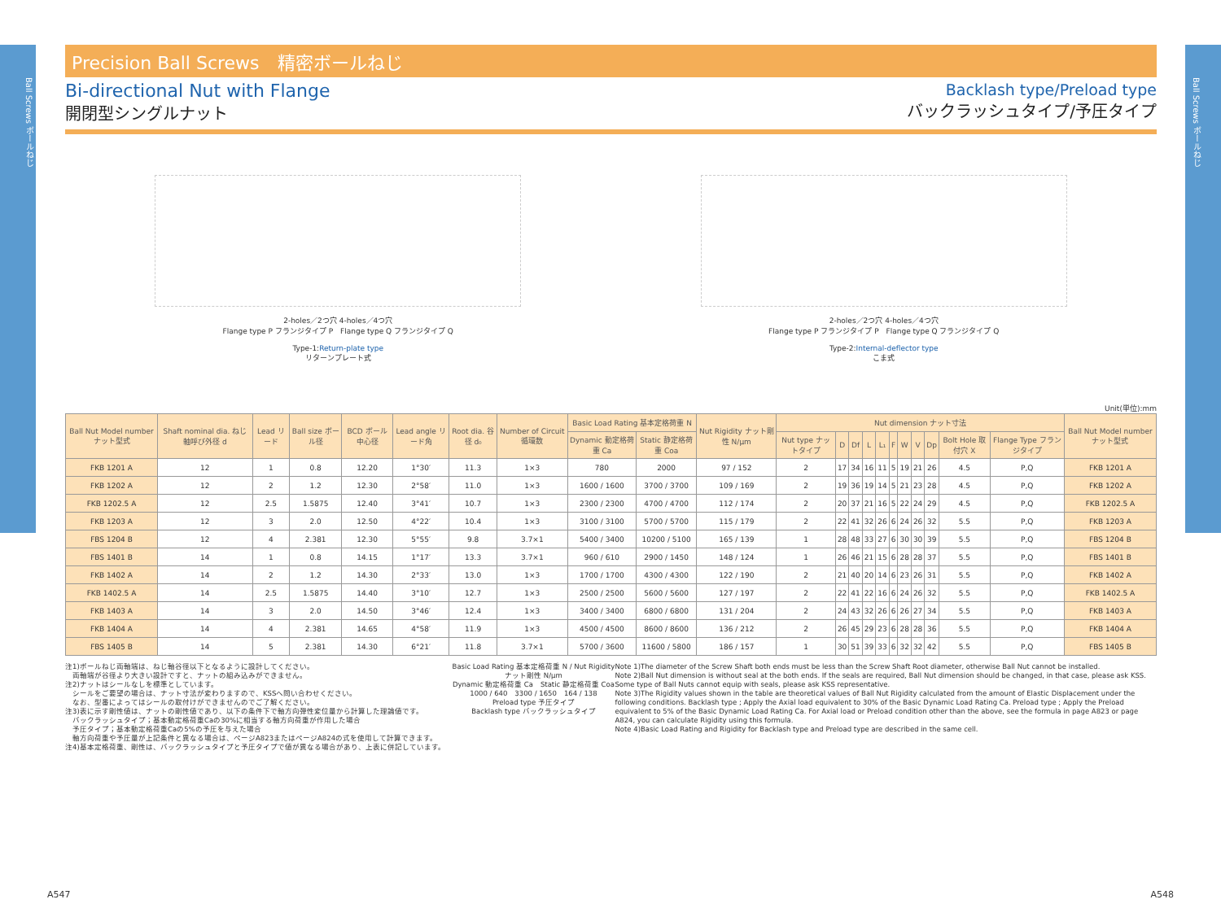Ball Screws ボールねじ
Ball Screws ボールねじ
Precision Ball Screws　精密ボールねじ
Bi-directional Nut with Flange
開閉型シングルナット
Backlash type/Preload type
バックラッシュタイプ/予圧タイプ
2-holes／2つ穴 4-holes／4つ穴
Flange type P フランジタイプ P　Flange type Q フランジタイプ Q
Type-1:Return-plate type
リターンプレート式
2-holes／2つ穴 4-holes／4つ穴
Flange type P フランジタイプ P　Flange type Q フランジタイプ Q
Type-2:Internal-deflector type
こま式
Unit(単位):mm
| Ball Nut Model number ナット型式 | Shaft nominal dia. ねじ軸呼び外径 d | Lead リード | Ball size ボール径 | BCD ボール中心径 | Lead angle リード角 | Root dia. 谷径 d₀ | Number of Circuit 循環数 | Basic Load Rating 基本定格荷重 N | | Nut Rigidity ナット剛性 N/μm | Nut dimension ナット寸法 | | | | | | | | | | | Ball Nut Model number ナット型式 |
| --- | --- | --- | --- | --- | --- | --- | --- | --- | --- | --- | --- | --- | --- | --- | --- | --- | --- | --- | --- | --- | --- | --- |
| | | | | | | | | Dynamic 動定格荷重 Ca | Static 静定格荷重 Coa | | Nut type ナットタイプ | D | Df | L | L₁ | F | W | V | Dp | Bolt Hole 取付穴 X | Flange Type フランジタイプ | |
| FKB 1201 A | 12 | 1 | 0.8 | 12.20 | 1°30′ | 11.3 | 1×3 | 780 | 2000 | 97 / 152 | 2 | 17 | 34 | 16 | 11 | 5 | 19 | 21 | 26 | 4.5 | P,Q | FKB 1201 A |
| FKB 1202 A | 12 | 2 | 1.2 | 12.30 | 2°58′ | 11.0 | 1×3 | 1600 / 1600 | 3700 / 3700 | 109 / 169 | 2 | 19 | 36 | 19 | 14 | 5 | 21 | 23 | 28 | 4.5 | P,Q | FKB 1202 A |
| FKB 1202.5 A | 12 | 2.5 | 1.5875 | 12.40 | 3°41′ | 10.7 | 1×3 | 2300 / 2300 | 4700 / 4700 | 112 / 174 | 2 | 20 | 37 | 21 | 16 | 5 | 22 | 24 | 29 | 4.5 | P,Q | FKB 1202.5 A |
| FKB 1203 A | 12 | 3 | 2.0 | 12.50 | 4°22′ | 10.4 | 1×3 | 3100 / 3100 | 5700 / 5700 | 115 / 179 | 2 | 22 | 41 | 32 | 26 | 6 | 24 | 26 | 32 | 5.5 | P,Q | FKB 1203 A |
| FBS 1204 B | 12 | 4 | 2.381 | 12.30 | 5°55′ | 9.8 | 3.7×1 | 5400 / 3400 | 10200 / 5100 | 165 / 139 | 1 | 28 | 48 | 33 | 27 | 6 | 30 | 30 | 39 | 5.5 | P,Q | FBS 1204 B |
| FBS 1401 B | 14 | 1 | 0.8 | 14.15 | 1°17′ | 13.3 | 3.7×1 | 960 / 610 | 2900 / 1450 | 148 / 124 | 1 | 26 | 46 | 21 | 15 | 6 | 28 | 28 | 37 | 5.5 | P,Q | FBS 1401 B |
| FKB 1402 A | 14 | 2 | 1.2 | 14.30 | 2°33′ | 13.0 | 1×3 | 1700 / 1700 | 4300 / 4300 | 122 / 190 | 2 | 21 | 40 | 20 | 14 | 6 | 23 | 26 | 31 | 5.5 | P,Q | FKB 1402 A |
| FKB 1402.5 A | 14 | 2.5 | 1.5875 | 14.40 | 3°10′ | 12.7 | 1×3 | 2500 / 2500 | 5600 / 5600 | 127 / 197 | 2 | 22 | 41 | 22 | 16 | 6 | 24 | 26 | 32 | 5.5 | P,Q | FKB 1402.5 A |
| FKB 1403 A | 14 | 3 | 2.0 | 14.50 | 3°46′ | 12.4 | 1×3 | 3400 / 3400 | 6800 / 6800 | 131 / 204 | 2 | 24 | 43 | 32 | 26 | 6 | 26 | 27 | 34 | 5.5 | P,Q | FKB 1403 A |
| FKB 1404 A | 14 | 4 | 2.381 | 14.65 | 4°58′ | 11.9 | 1×3 | 4500 / 4500 | 8600 / 8600 | 136 / 212 | 2 | 26 | 45 | 29 | 23 | 6 | 28 | 28 | 36 | 5.5 | P,Q | FKB 1404 A |
| FBS 1405 B | 14 | 5 | 2.381 | 14.30 | 6°21′ | 11.8 | 3.7×1 | 5700 / 3600 | 11600 / 5800 | 186 / 157 | 1 | 30 | 51 | 39 | 33 | 6 | 32 | 32 | 42 | 5.5 | P,Q | FBS 1405 B |
注1)ボールねじ両軸端は、ねじ軸谷径以下となるように設計してください。
　両軸端が谷径より大きい設計ですと、ナットの組み込みができません。
注2)ナットはシールなしを標準としています。
　シールをご要望の場合は、ナット寸法が変わりますので、KSSへ問い合わせください。
　なお、型番によってはシールの取付けができませんのでご了解ください。
注3)表に示す剛性値は、ナットの剛性値であり、以下の条件下で軸方向弾性変位量から計算した理論値です。
　バックラッシュタイプ；基本動定格荷重Caの30%に相当する軸方向荷重が作用した場合
　予圧タイプ；基本動定格荷重Caの5%の予圧を与えた場合
　軸方向荷重や予圧量が上記条件と異なる場合は、ページA823またはページA824の式を使用して計算できます。
注4)基本定格荷重、剛性は、バックラッシュタイプと予圧タイプで値が異なる場合があり、上表に併記しています。
Basic Load Rating 基本定格荷重 N / Nut Rigidity ナット剛性 N/μm
Dynamic 動定格荷重 Ca　Static 静定格荷重 Coa
1000 / 640　3300 / 1650　164 / 138
Preload type 予圧タイプ
Backlash type バックラッシュタイプ
Note 1)The diameter of the Screw Shaft both ends must be less than the Screw Shaft Root diameter, otherwise Ball Nut cannot be installed.
Note 2)Ball Nut dimension is without seal at the both ends. If the seals are required, Ball Nut dimension should be changed, in that case, please ask KSS. Some type of Ball Nuts cannot equip with seals, please ask KSS representative.
Note 3)The Rigidity values shown in the table are theoretical values of Ball Nut Rigidity calculated from the amount of Elastic Displacement under the following conditions. Backlash type ; Apply the Axial load equivalent to 30% of the Basic Dynamic Load Rating Ca. Preload type ; Apply the Preload equivalent to 5% of the Basic Dynamic Load Rating Ca. For Axial load or Preload condition other than the above, see the formula in page A823 or page A824, you can calculate Rigidity using this formula.
Note 4)Basic Load Rating and Rigidity for Backlash type and Preload type are described in the same cell.
A547 A548